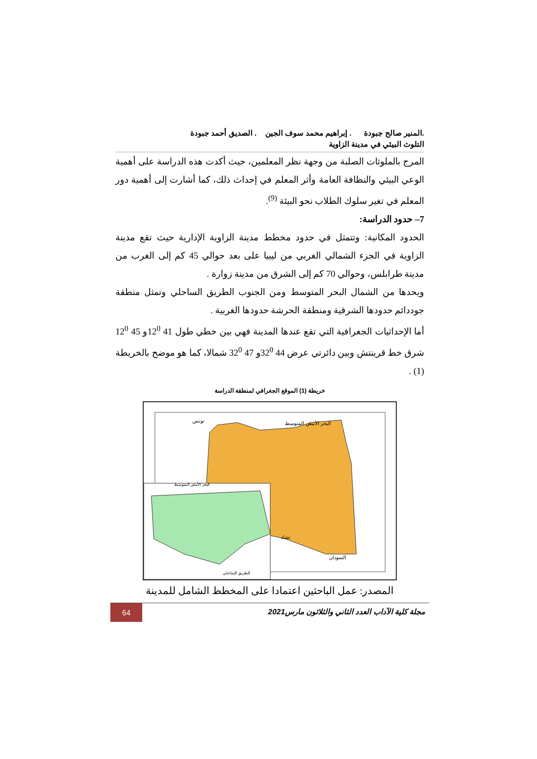.المنير صالح جبودة . إبراهيم محمد سوف الجين . الصديق أحمد جبودة
التلوث البيئي في مدينة الزاوية
المرج بالملوثات الصلبة من وجهة نظر المعلمين، حيث أكدت هذه الدراسة على أهمية الوعي البيئي والنظافة العامة وأثر المعلم في إحداث ذلك، كما أشارت إلى أهمية دور المعلم في تغير سلوك الطلاب نحو البيئة <sup>(9)</sup>.
7– حدود الدراسة:
الحدود المكانية: وتتمثل في حدود مخطط مدينة الزاوية الإدارية حيث تقع مدينة الزاوية في الجزء الشمالي الغربي من ليبيا على بعد حوالي 45 كم إلى الغرب من مدينة طرابلس، وحوالي 70 كم إلى الشرق من مدينة زوارة .
ويحدها من الشمال البحر المتوسط ومن الجنوب الطريق الساحلي وتمثل منطقة جوددائم حدودها الشرقية ومنطقة الحرشة حدودها الغربية .
أما الإحداثيات الجغرافية التي تقع عندها المدينة فهي بين خطي طول 41 12<sup>0</sup>و 45 12<sup>0</sup> شرق خط قرينتش وبين دائرتي عرض 44 32<sup>0</sup>و 47 32<sup>0</sup> شمالا، كما هو موضح بالخريطة (1) .
خريطة (1) الموقع الجغرافي لمنطقة الدراسة
البحر الأبيض المتوسط
السودان
تشاد
تونس
البحر الأبيض المتوسط
الطريق الساحلي
المصدر: عمل الباحثين اعتمادا على المخطط الشامل للمدينة
مجلة كلية الآداب العدد الثاني والثلاثون مارس2021
64